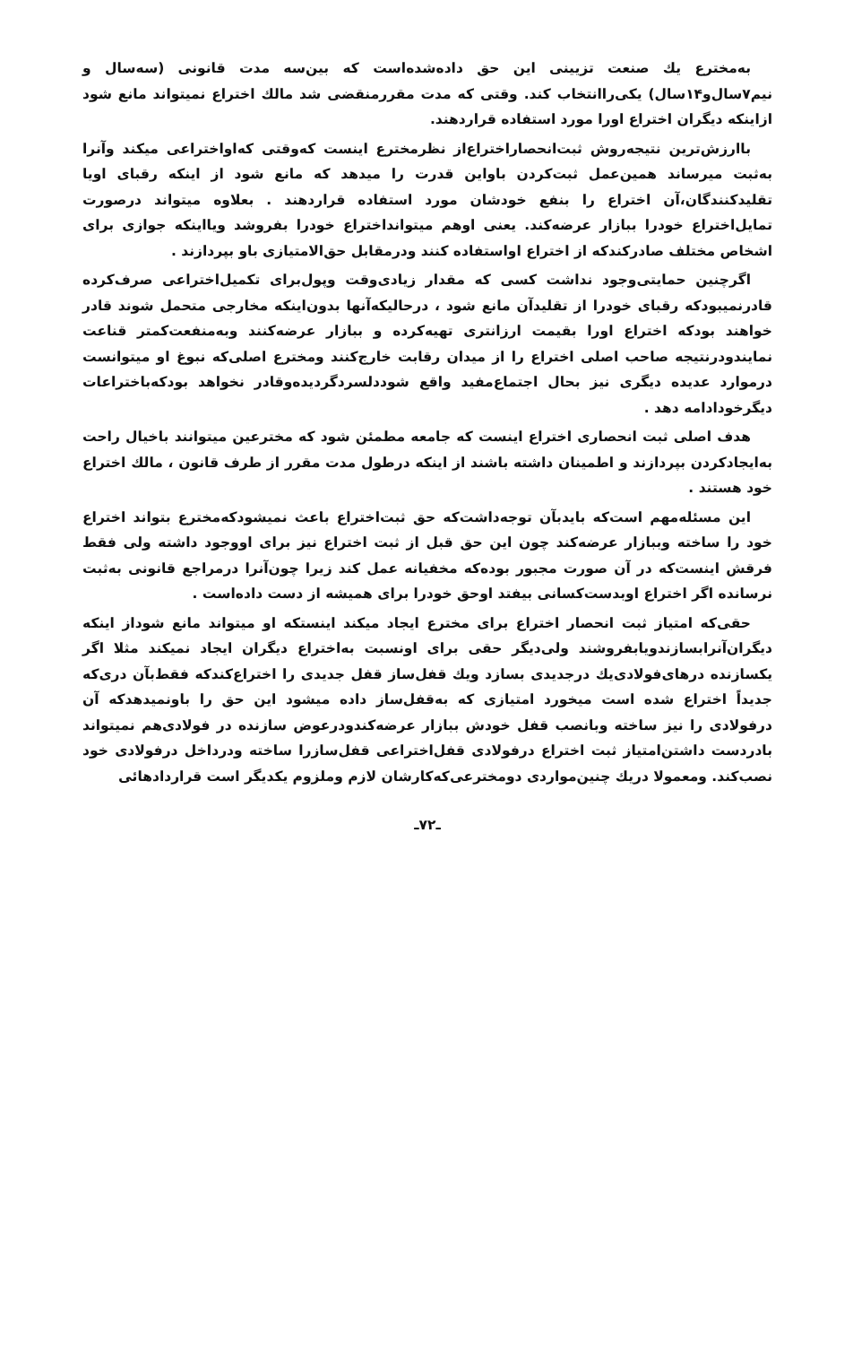به‌مخترع یك صنعت تزیینی این حق داده‌شده‌است که بین‌سه مدت قانونی (سه‌سال و نیم۷سال‌و۱۴سال) یکی‌راانتخاب کند. وقتی که مدت مقررمنقضی شد مالك اختراع نمیتواند مانع شود ازاینکه دیگران اختراع اورا مورد استفاده قراردهند.
باارزش‌ترین نتیجه‌روش ثبت‌انحصاراختراع‌از نظرمخترع اینست که‌وقتی که‌او‌اختراعی میکند وآنرا به‌ثبت میرساند همین‌عمل ثبت‌کردن باواین قدرت را میدهد که مانع شود از اینکه رقبای اویا تقلیدکنندگان،آن اختراع را بنفع خودشان مورد استفاده قراردهند . بعلاوه میتواند درصورت تمایل‌اختراع خودرا ببازار عرضه‌کند. یعنی اوهم میتوانداختراع خودرا بفروشد ویااینکه جوازی برای اشخاص مختلف صادرکندکه از اختراع اواستفاده کنند ودرمقابل حق‌الامتیازی باو بپردازند .
اگرچنین حمایتی‌وجود نداشت کسی که مقدار زیادی‌وقت وپول‌برای تکمیل‌اختراعی صرف‌کرده قادرنمیبودکه رقبای خودرا از تقلیدآن مانع شود ، درحالیکه‌آنها بدون‌اینکه مخارجی متحمل شوند قادر خواهند بودکه اختراع اورا بقیمت ارزانتری تهیه‌کرده و ببازار عرضه‌کنند وبه‌منفعت‌کمتر قناعت نمایندودرنتیجه صاحب اصلی اختراع را از میدان رقابت خارج‌کنند ومخترع اصلی‌که نبوغ او میتوانست درموارد عدیده دیگری نیز بحال اجتماع‌مفید واقع شوددلسردگردیده‌وقادر نخواهد بودکه‌باختراعات دیگرخودادامه دهد .
هدف اصلی ثبت انحصاری اختراع اینست که جامعه مطمئن شود که مخترعین میتوانند باخیال راحت به‌ایجادکردن بپردازند و اطمینان داشته باشند از اینکه درطول مدت مقرر از طرف قانون ، مالك اختراع خود هستند .
این مسئله‌مهم است‌که بایدبآن توجه‌داشت‌که حق ثبت‌اختراع باعث نمیشودکه‌مخترع بتواند اختراع خود را ساخته وببازار عرضه‌کند چون این حق قبل از ثبت اختراع نیز برای اووجود داشته ولی فقط فرقش اینست‌که در آن صورت مجبور بوده‌که مخفیانه عمل کند زیرا چون‌آنرا درمراجع قانونی به‌ثبت نرسانده اگر اختراع اوبدست‌کسانی بیفتد اوحق خودرا برای همیشه از دست داده‌است .
حقی‌که امتیاز ثبت انحصار اختراع برای مخترع ایجاد میکند اینستکه او میتواند مانع شوداز اینکه دیگران‌آنرابسازندویابفروشند ولی‌دیگر حقی برای اونسبت به‌اختراع دیگران ایجاد نمیکند مثلا اگر یکسازنده درهای‌فولادی‌یك درجدیدی بسازد ویك قفل‌ساز قفل جدیدی را اختراع‌کندکه فقط‌بآن دری‌که جدیداً اختراع شده است میخورد امتیازی که به‌قفل‌ساز داده میشود این حق را باونمیدهدکه آن درفولادی را نیز ساخته وبانصب قفل خودش ببازار عرضه‌کندودرعوض سازنده در فولادی‌هم نمیتواند بادردست داشتن‌امتیاز ثبت اختراع درفولادی قفل‌اختراعی قفل‌سازرا ساخته ودرداخل درفولادی خود نصب‌کند. ومعمولا دریك چنین‌مواردی دومخترعی‌که‌کارشان لازم وملزوم یکدیگر است قراردادهائی
ـ۷۲ـ